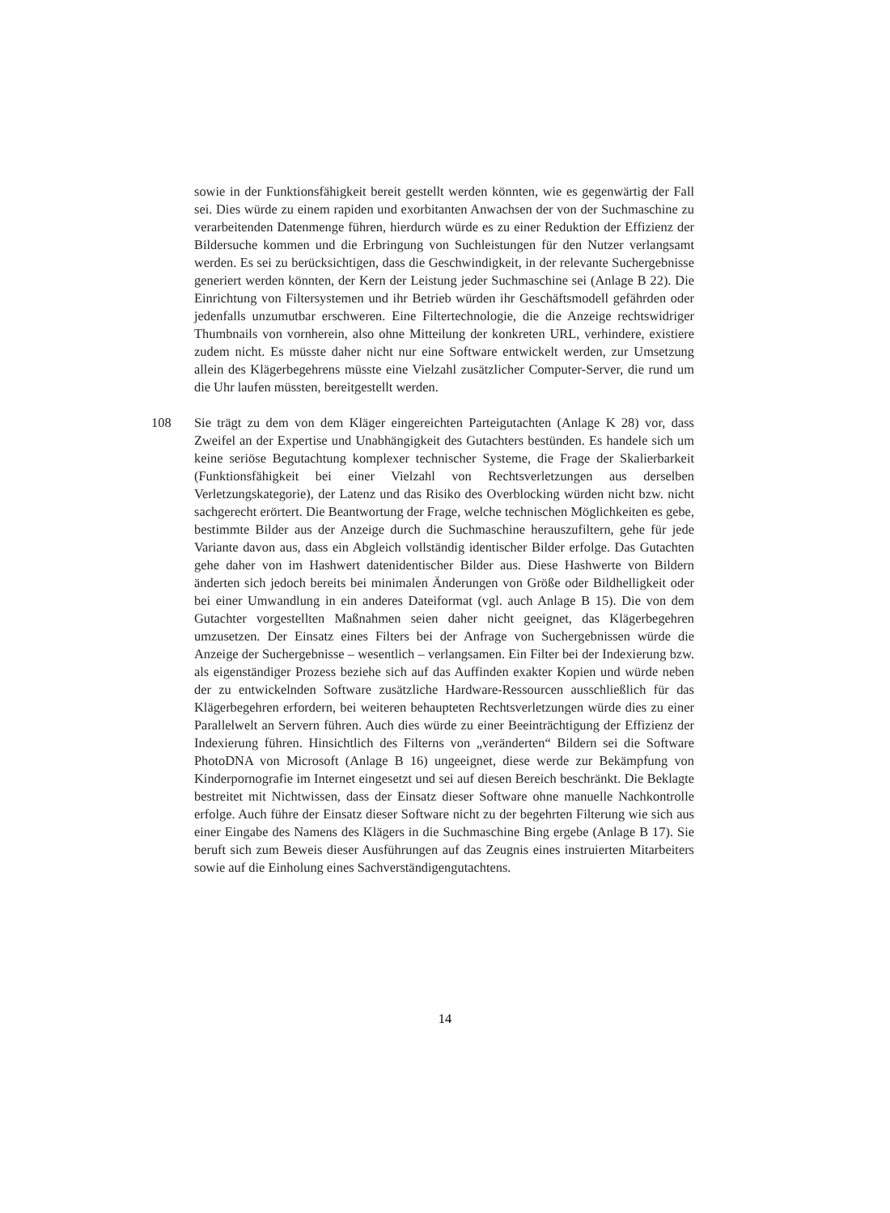sowie in der Funktionsfähigkeit bereit gestellt werden könnten, wie es gegenwärtig der Fall sei. Dies würde zu einem rapiden und exorbitanten Anwachsen der von der Suchmaschine zu verarbeitenden Datenmenge führen, hierdurch würde es zu einer Reduktion der Effizienz der Bildersuche kommen und die Erbringung von Suchleistungen für den Nutzer verlangsamt werden. Es sei zu berücksichtigen, dass die Geschwindigkeit, in der relevante Suchergebnisse generiert werden könnten, der Kern der Leistung jeder Suchmaschine sei (Anlage B 22). Die Einrichtung von Filtersystemen und ihr Betrieb würden ihr Geschäftsmodell gefährden oder jedenfalls unzumutbar erschweren. Eine Filtertechnologie, die die Anzeige rechtswidriger Thumbnails von vornherein, also ohne Mitteilung der konkreten URL, verhindere, existiere zudem nicht. Es müsste daher nicht nur eine Software entwickelt werden, zur Umsetzung allein des Klägerbegehrens müsste eine Vielzahl zusätzlicher Computer-Server, die rund um die Uhr laufen müssten, bereitgestellt werden.
108 Sie trägt zu dem von dem Kläger eingereichten Parteigutachten (Anlage K 28) vor, dass Zweifel an der Expertise und Unabhängigkeit des Gutachters bestünden. Es handele sich um keine seriöse Begutachtung komplexer technischer Systeme, die Frage der Skalierbarkeit (Funktionsfähigkeit bei einer Vielzahl von Rechtsverletzungen aus derselben Verletzungskategorie), der Latenz und das Risiko des Overblocking würden nicht bzw. nicht sachgerecht erörtert. Die Beantwortung der Frage, welche technischen Möglichkeiten es gebe, bestimmte Bilder aus der Anzeige durch die Suchmaschine herauszufiltern, gehe für jede Variante davon aus, dass ein Abgleich vollständig identischer Bilder erfolge. Das Gutachten gehe daher von im Hashwert datenidentischer Bilder aus. Diese Hashwerte von Bildern änderten sich jedoch bereits bei minimalen Änderungen von Größe oder Bildhelligkeit oder bei einer Umwandlung in ein anderes Dateiformat (vgl. auch Anlage B 15). Die von dem Gutachter vorgestellten Maßnahmen seien daher nicht geeignet, das Klägerbegehren umzusetzen. Der Einsatz eines Filters bei der Anfrage von Suchergebnissen würde die Anzeige der Suchergebnisse – wesentlich – verlangsamen. Ein Filter bei der Indexierung bzw. als eigenständiger Prozess beziehe sich auf das Auffinden exakter Kopien und würde neben der zu entwickelnden Software zusätzliche Hardware-Ressourcen ausschließlich für das Klägerbegehren erfordern, bei weiteren behaupteten Rechtsverletzungen würde dies zu einer Parallelwelt an Servern führen. Auch dies würde zu einer Beeinträchtigung der Effizienz der Indexierung führen. Hinsichtlich des Filterns von „veränderten“ Bildern sei die Software PhotoDNA von Microsoft (Anlage B 16) ungeeignet, diese werde zur Bekämpfung von Kinderpornografie im Internet eingesetzt und sei auf diesen Bereich beschränkt. Die Beklagte bestreitet mit Nichtwissen, dass der Einsatz dieser Software ohne manuelle Nachkontrolle erfolge. Auch führe der Einsatz dieser Software nicht zu der begehrten Filterung wie sich aus einer Eingabe des Namens des Klägers in die Suchmaschine Bing ergebe (Anlage B 17). Sie beruft sich zum Beweis dieser Ausführungen auf das Zeugnis eines instruierten Mitarbeiters sowie auf die Einholung eines Sachverständigengutachtens.
14